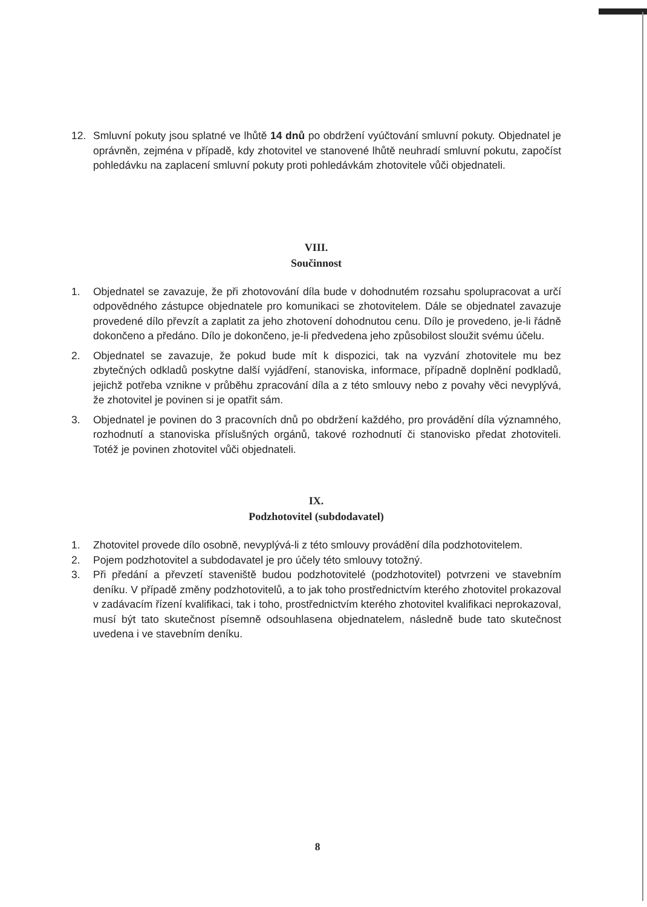12. Smluvní pokuty jsou splatné ve lhůtě 14 dnů po obdržení vyúčtování smluvní pokuty. Objednatel je oprávněn, zejména v případě, kdy zhotovitel ve stanovené lhůtě neuhradí smluvní pokutu, započíst pohledávku na zaplacení smluvní pokuty proti pohledávkám zhotovitele vůči objednateli.
VIII.
Součinnost
1. Objednatel se zavazuje, že při zhotovování díla bude v dohodnutém rozsahu spolupracovat a určí odpovědného zástupce objednatele pro komunikaci se zhotovitelem. Dále se objednatel zavazuje provedené dílo převzít a zaplatit za jeho zhotovení dohodnutou cenu. Dílo je provedeno, je-li řádně dokončeno a předáno. Dílo je dokončeno, je-li předvedena jeho způsobilost sloužit svému účelu.
2. Objednatel se zavazuje, že pokud bude mít k dispozici, tak na vyzvání zhotovitele mu bez zbytečných odkladů poskytne další vyjádření, stanoviska, informace, případně doplnění podkladů, jejichž potřeba vznikne v průběhu zpracování díla a z této smlouvy nebo z povahy věci nevyplývá, že zhotovitel je povinen si je opatřit sám.
3. Objednatel je povinen do 3 pracovních dnů po obdržení každého, pro provádění díla významného, rozhodnutí a stanoviska příslušných orgánů, takové rozhodnutí či stanovisko předat zhotoviteli. Totéž je povinen zhotovitel vůči objednateli.
IX.
Podzhotovitel (subdodavatel)
1. Zhotovitel provede dílo osobně, nevyplývá-li z této smlouvy provádění díla podzhotovitelem.
2. Pojem podzhotovitel a subdodavatel je pro účely této smlouvy totožný.
3. Při předání a převzetí staveniště budou podzhotovitelé (podzhotovitel) potvrzeni ve stavebním deníku. V případě změny podzhotovitelů, a to jak toho prostřednictvím kterého zhotovitel prokazoval v zadávacím řízení kvalifikaci, tak i toho, prostřednictvím kterého zhotovitel kvalifikaci neprokazoval, musí být tato skutečnost písemně odsouhlasena objednatelem, následně bude tato skutečnost uvedena i ve stavebním deníku.
8